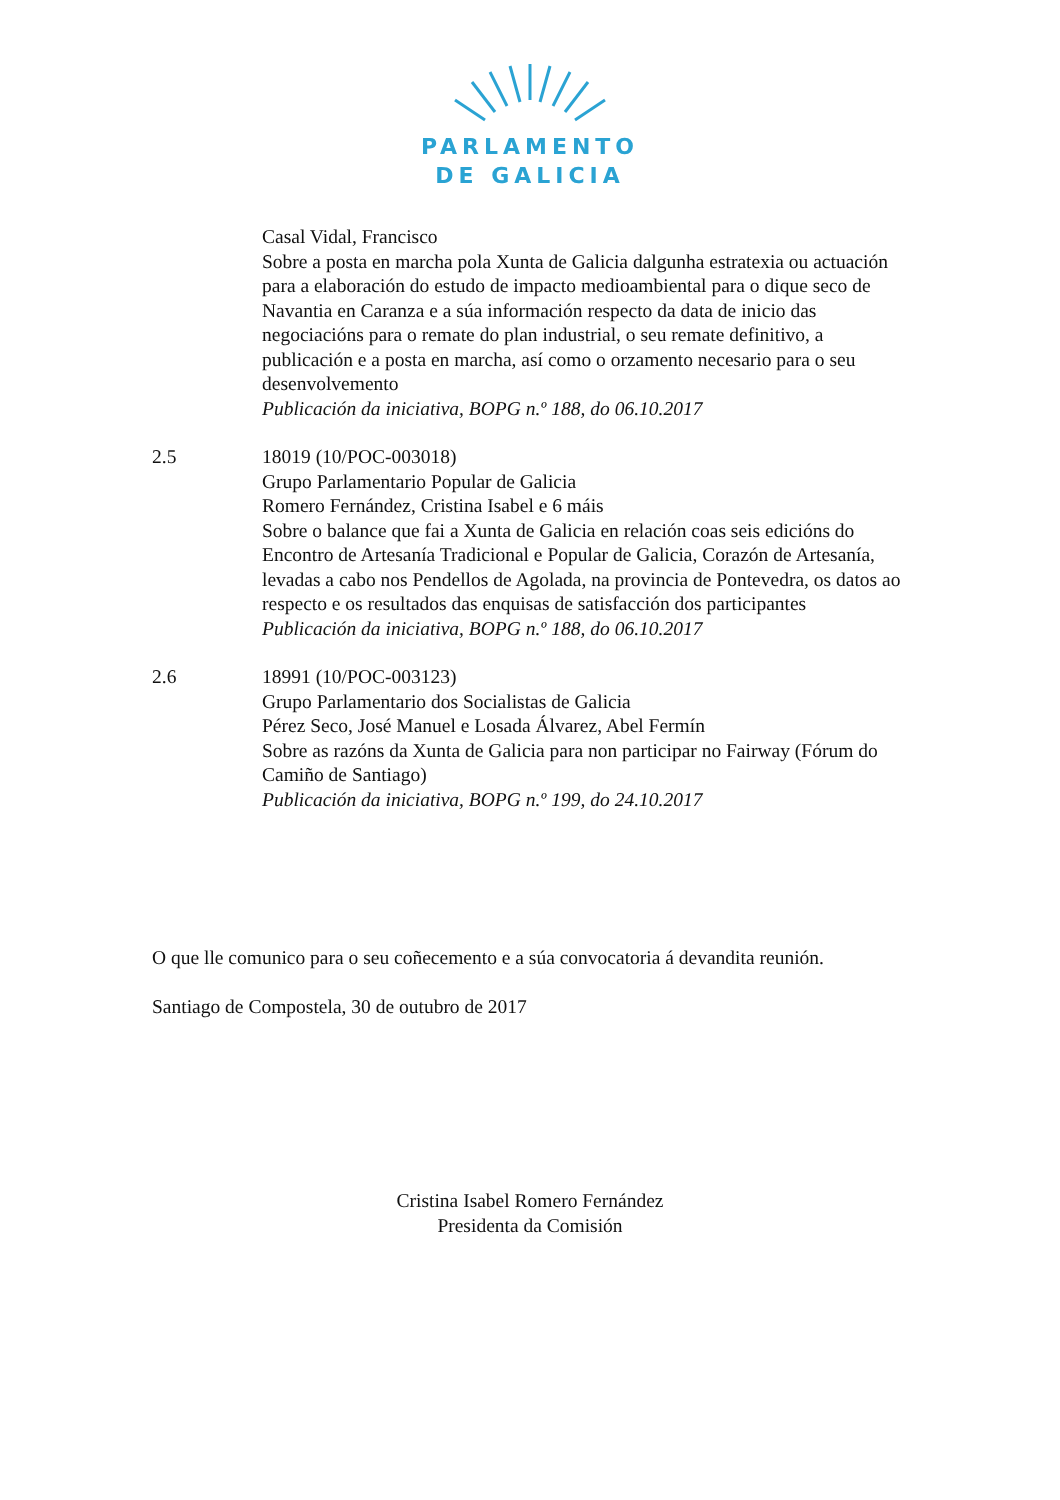PARLAMENTO
DE GALICIA
Casal Vidal, Francisco
Sobre a posta en marcha pola Xunta de Galicia dalgunha estratexia ou actuación para a elaboración do estudo de impacto medioambiental para o dique seco de Navantia en Caranza e a súa información respecto da data de inicio das negociacións para o remate do plan industrial, o seu remate definitivo, a publicación e a posta en marcha, así como o orzamento necesario para o seu desenvolvemento
Publicación da iniciativa, BOPG n.º 188, do 06.10.2017
2.5 18019 (10/POC-003018)
Grupo Parlamentario Popular de Galicia
Romero Fernández, Cristina Isabel e 6 máis
Sobre o balance que fai a Xunta de Galicia en relación coas seis edicións do Encontro de Artesanía Tradicional e Popular de Galicia, Corazón de Artesanía, levadas a cabo nos Pendellos de Agolada, na provincia de Pontevedra, os datos ao respecto e os resultados das enquisas de satisfacción dos participantes
Publicación da iniciativa, BOPG n.º 188, do 06.10.2017
2.6 18991 (10/POC-003123)
Grupo Parlamentario dos Socialistas de Galicia
Pérez Seco, José Manuel e Losada Álvarez, Abel Fermín
Sobre as razóns da Xunta de Galicia para non participar no Fairway (Fórum do Camiño de Santiago)
Publicación da iniciativa, BOPG n.º 199, do 24.10.2017
O que lle comunico para o seu coñecemento e a súa convocatoria á devandita reunión.
Santiago de Compostela, 30 de outubro de 2017
Cristina Isabel Romero Fernández
Presidenta da Comisión